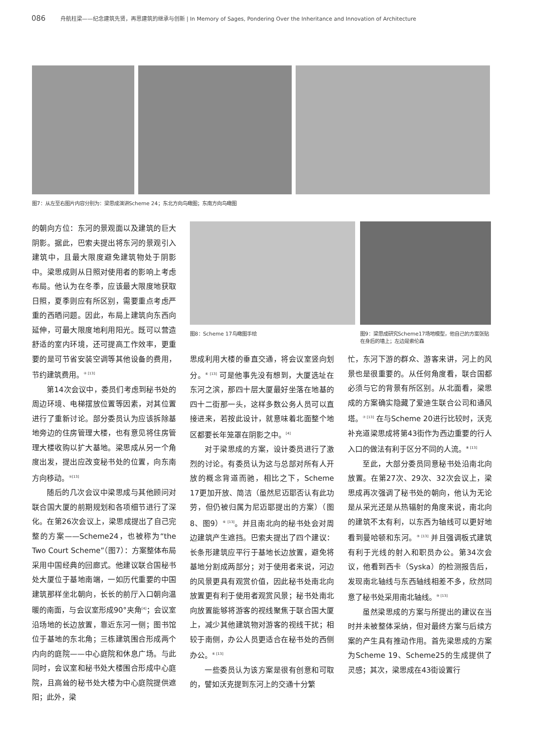086 舟航柱梁——纪念建筑先贤，再思建筑的继承与创新 | In Memory of Sages, Pondering Over the Inheritance and Innovation of Architecture
图7：从左至右图片内容分别为：梁思成演讲Scheme 24；东北方向鸟瞰图；东南方向鸟瞰图
的朝向方位：东河的景观面以及建筑的巨大阴影。据此，巴索夫提出将东河的景观引入建筑中，且最大限度避免建筑物处于阴影中。梁思成则从日照对使用者的影响上考虑布局。他认为在冬季，应该最大限度地获取日照，夏季则应有所区别，需要重点考虑严重的西晒问题。因此，布局上建筑向东西向延伸，可最大限度地利用阳光。既可以营造舒适的室内环境，还可提高工作效率，更重要的是可节省安装空调等其他设备的费用，节约建筑费用。<sup>④ [13]</sup>
第14次会议中，委员们考虑到秘书处的周边环境、电梯摆放位置等因素，对其位置进行了重新讨论。部分委员认为应该拆除基地旁边的住房管理大楼，也有意见将住房管理大楼收购以扩大基地。梁思成从另一个角度出发，提出应改变秘书处的位置，向东南方向移动。<sup>⑤[13]</sup>
随后的几次会议中梁思成与其他顾问对联合国大厦的前期规划和各项细节进行了深化。在第26次会议上，梁思成提出了自己完整的方案——Scheme24，也被称为“the Two Court Scheme”（图7）：方案整体布局采用中国经典的回廊式。他建议联合国秘书处大厦位于基地南端，一如历代重要的中国建筑那样坐北朝向，长长的前厅入口朝向温暖的南面，与会议室形成90°夹角<sup>[4]</sup>；会议室沿场地的长边放置，靠近东河一侧；图书馆位于基地的东北角；三栋建筑围合形成两个内向的庭院——中心庭院和休息广场。与此同时，会议室和秘书处大楼围合形成中心庭院，且高耸的秘书处大楼为中心庭院提供遮阳；此外，梁
图8：Scheme 17鸟瞰图手绘 图9：梁思成研究Scheme17场地模型，他自己的方案张贴在身后的墙上；左边是索伦森
思成利用大楼的垂直交通，将会议室竖向划分。<sup>⑥ [13]</sup> 可是他事先没有想到，大厦选址在东河之滨，那四十层大厦最好坐落在地基的四十二街那一头，这样多数公务人员可以直接进来，若按此设计，就意味着北面整个地区都要长年笼罩在阴影之中。<sup>[4]</sup>
对于梁思成的方案，设计委员进行了激烈的讨论。有委员认为这与总部对所有人开放的概念背道而驰，相比之下，Scheme 17更加开放、简洁（虽然尼迈耶否认有此功劳，但仍被归属为尼迈耶提出的方案）（图8、图9）<sup>⑥ [13]</sup>。并且南北向的秘书处会对周边建筑产生遮挡。巴索夫提出了四个建议：长条形建筑应平行于基地长边放置，避免将基地分割成两部分；对于使用者来说，河边的风景更具有观赏价值，因此秘书处南北向放置更有利于使用者观赏风景；秘书处南北向放置能够将游客的视线聚焦于联合国大厦上，减少其他建筑物对游客的视线干扰；相较于南侧，办公人员更适合在秘书处的西侧办公。<sup>⑥ [13]</sup>
一些委员认为该方案是很有创意和可取的，譬如沃克提到东河上的交通十分繁
忙，东河下游的群众、游客来讲，河上的风景也是很重要的。从任何角度看，联合国都必须与它的背景有所区别。从北面看，梁思成的方案确实隐藏了爱迪生联合公司和通风塔。<sup>⑦ [13]</sup> 在与Scheme 20进行比较时，沃克补充道梁思成将第43街作为西边重要的行人入口的做法有利于区分不同的人流。<sup>⑧ [13]</sup>
至此，大部分委员同意秘书处沿南北向放置。在第27次、29次、32次会议上，梁思成再次强调了秘书处的朝向，他认为无论是从采光还是从热辐射的角度来说，南北向的建筑不太有利，以东西为轴线可以更好地看到曼哈顿和东河。<sup>⑨ [13]</sup> 并且强调板式建筑有利于光线的射入和职员办公。第34次会议，他看到西卡（Syska）的检测报告后，发现南北轴线与东西轴线相差不多，欣然同意了秘书处采用南北轴线。<sup>⑩ [13]</sup>
虽然梁思成的方案与所提出的建议在当时并未被整体采纳，但对最终方案与后续方案的产生具有推动作用。首先梁思成的方案为Scheme 19、Scheme25的生成提供了灵感；其次，梁思成在43街设置行